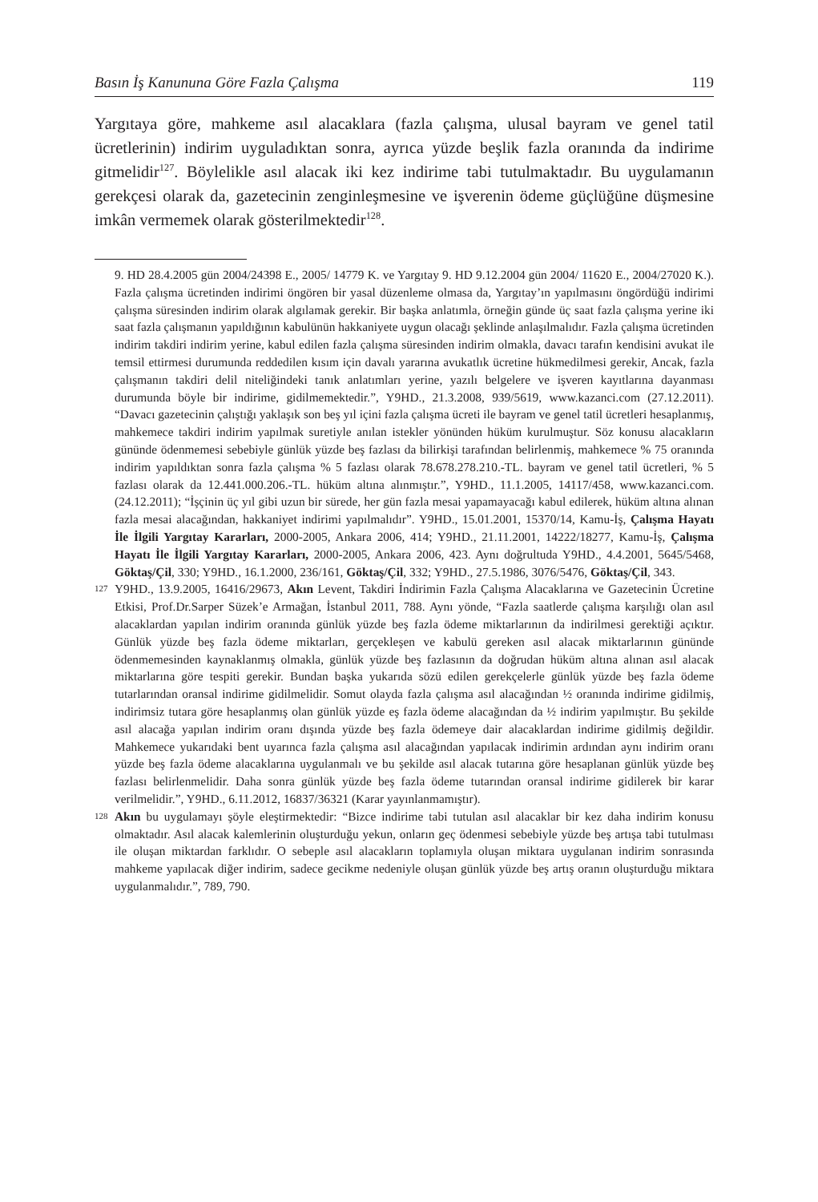Basın İş Kanununa Göre Fazla Çalışma 119
Yargıtaya göre, mahkeme asıl alacaklara (fazla çalışma, ulusal bayram ve genel tatil ücretlerinin) indirim uyguladıktan sonra, ayrıca yüzde beşlik fazla oranında da indirime gitmelidir<sup>127</sup>. Böylelikle asıl alacak iki kez indirime tabi tutulmaktadır. Bu uygulamanın gerekçesi olarak da, gazetecinin zenginleşmesine ve işverenin ödeme güçlüğüne düşmesine imkân vermemek olarak gösterilmektedir<sup>128</sup>.
9. HD 28.4.2005 gün 2004/24398 E., 2005/ 14779 K. ve Yargıtay 9. HD 9.12.2004 gün 2004/ 11620 E., 2004/27020 K.). Fazla çalışma ücretinden indirimi öngören bir yasal düzenleme olmasa da, Yargıtay’ın yapılmasını öngördüğü indirimi çalışma süresinden indirim olarak algılamak gerekir. Bir başka anlatımla, örneğin günde üç saat fazla çalışma yerine iki saat fazla çalışmanın yapıldığının kabulünün hakkaniyete uygun olacağı şeklinde anlaşılmalıdır. Fazla çalışma ücretinden indirim takdiri indirim yerine, kabul edilen fazla çalışma süresinden indirim olmakla, davacı tarafın kendisini avukat ile temsil ettirmesi durumunda reddedilen kısım için davalı yararına avukatlık ücretine hükmedilmesi gerekir, Ancak, fazla çalışmanın takdiri delil niteliğindeki tanık anlatımları yerine, yazılı belgelere ve işveren kayıtlarına dayanması durumunda böyle bir indirime, gidilmemektedir.”, Y9HD., 21.3.2008, 939/5619, www.kazanci.com (27.12.2011). “Davacı gazetecinin çalıştığı yaklaşık son beş yıl içini fazla çalışma ücreti ile bayram ve genel tatil ücretleri hesaplanmış, mahkemece takdiri indirim yapılmak suretiyle anılan istekler yönünden hüküm kurulmuştur. Söz konusu alacakların gününde ödenmemesi sebebiyle günlük yüzde beş fazlası da bilirkişi tarafından belirlenmiş, mahkemece % 75 oranında indirim yapıldıktan sonra fazla çalışma % 5 fazlası olarak 78.678.278.210.-TL. bayram ve genel tatil ücretleri, % 5 fazlası olarak da 12.441.000.206.-TL. hüküm altına alınmıştır.”, Y9HD., 11.1.2005, 14117/458, www.kazanci.com. (24.12.2011); “İşçinin üç yıl gibi uzun bir sürede, her gün fazla mesai yapamayacağı kabul edilerek, hüküm altına alınan fazla mesai alacağından, hakkaniyet indirimi yapılmalıdır”. Y9HD., 15.01.2001, 15370/14, Kamu-İş, Çalışma Hayatı İle İlgili Yargıtay Kararları, 2000-2005, Ankara 2006, 414; Y9HD., 21.11.2001, 14222/18277, Kamu-İş, Çalışma Hayatı İle İlgili Yargıtay Kararları, 2000-2005, Ankara 2006, 423. Aynı doğrultuda Y9HD., 4.4.2001, 5645/5468, Göktaş/Çil, 330; Y9HD., 16.1.2000, 236/161, Göktaş/Çil, 332; Y9HD., 27.5.1986, 3076/5476, Göktaş/Çil, 343.
127 Y9HD., 13.9.2005, 16416/29673, Akın Levent, Takdiri İndirimin Fazla Çalışma Alacaklarına ve Gazetecinin Ücretine Etkisi, Prof.Dr.Sarper Süzek’e Armağan, İstanbul 2011, 788. Aynı yönde, “Fazla saatlerde çalışma karşılığı olan asıl alacaklardan yapılan indirim oranında günlük yüzde beş fazla ödeme miktarlarının da indirilmesi gerektiği açıktır. Günlük yüzde beş fazla ödeme miktarları, gerçekleşen ve kabulü gereken asıl alacak miktarlarının gününde ödenmemesinden kaynaklanmış olmakla, günlük yüzde beş fazlasının da doğrudan hüküm altına alınan asıl alacak miktarlarına göre tespiti gerekir. Bundan başka yukarıda sözü edilen gerekçelerle günlük yüzde beş fazla ödeme tutarlarından oransal indirime gidilmelidir. Somut olayda fazla çalışma asıl alacağından ½ oranında indirime gidilmiş, indirimsiz tutara göre hesaplanmış olan günlük yüzde eş fazla ödeme alacağından da ½ indirim yapılmıştır. Bu şekilde asıl alacağa yapılan indirim oranı dışında yüzde beş fazla ödemeye dair alacaklardan indirime gidilmiş değildir. Mahkemece yukarıdaki bent uyarınca fazla çalışma asıl alacağından yapılacak indirimin ardından aynı indirim oranı yüzde beş fazla ödeme alacaklarına uygulanmalı ve bu şekilde asıl alacak tutarına göre hesaplanan günlük yüzde beş fazlası belirlenmelidir. Daha sonra günlük yüzde beş fazla ödeme tutarından oransal indirime gidilerek bir karar verilmelidir.”, Y9HD., 6.11.2012, 16837/36321 (Karar yayınlanmamıştır).
128 Akın bu uygulamayı şöyle eleştirmektedir: “Bizce indirime tabi tutulan asıl alacaklar bir kez daha indirim konusu olmaktadır. Asıl alacak kalemlerinin oluşturduğu yekun, onların geç ödenmesi sebebiyle yüzde beş artışa tabi tutulması ile oluşan miktardan farklıdır. O sebeple asıl alacakların toplamıyla oluşan miktara uygulanan indirim sonrasında mahkeme yapılacak diğer indirim, sadece gecikme nedeniyle oluşan günlük yüzde beş artış oranın oluşturduğu miktara uygulanmalıdır.”, 789, 790.